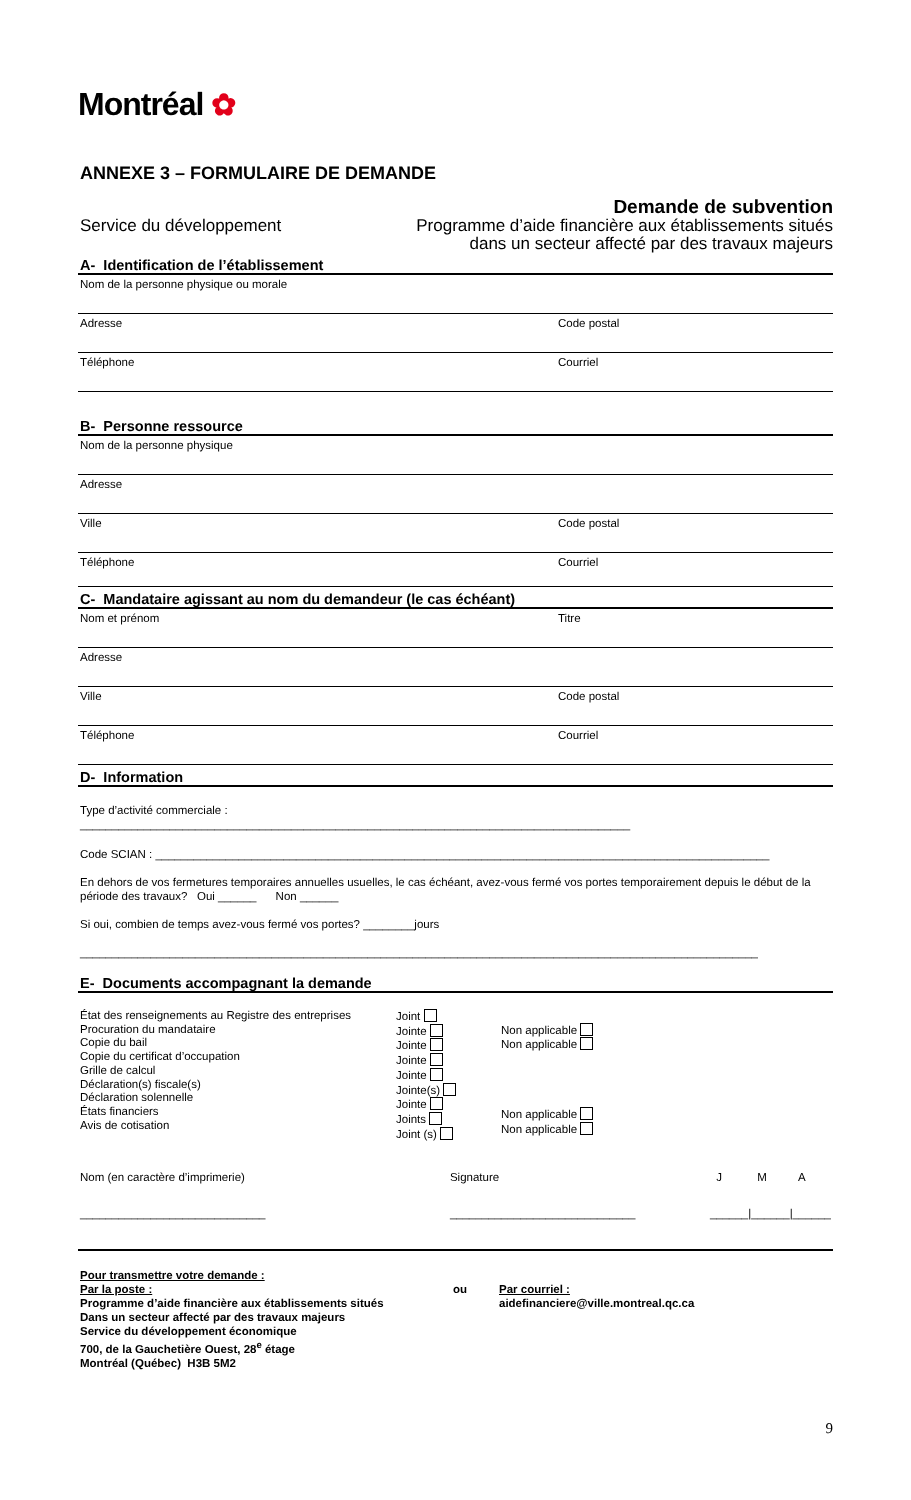Montréal ✿
ANNEXE 3 – FORMULAIRE DE DEMANDE
Service du développement
Demande de subvention
Programme d’aide financière aux établissements situés
dans un secteur affecté par des travaux majeurs
A- Identification de l’établissement
Nom de la personne physique ou morale
Adresse Code postal
Téléphone Courriel
B- Personne ressource
Nom de la personne physique
Adresse
Ville Code postal
Téléphone Courriel
C- Mandataire agissant au nom du demandeur (le cas échéant)
Nom et prénom Titre
Adresse
Ville Code postal
Téléphone Courriel
D- Information
Type d’activité commerciale :
______________________________________________________________________________________
Code SCIAN : ________________________________________________________________________________________________
En dehors de vos fermetures temporaires annuelles usuelles, le cas échéant, avez-vous fermé vos portes temporairement depuis le début de la période des travaux? Oui ______ Non ______
Si oui, combien de temps avez-vous fermé vos portes? ________jours
__________________________________________________________________________________________________________
E- Documents accompagnant la demande
État des renseignements au Registre des entreprises
Procuration du mandataire
Copie du bail
Copie du certificat d’occupation
Grille de calcul
Déclaration(s) fiscale(s)
Déclaration solennelle
États financiers
Avis de cotisation
Joint
Jointe
Jointe
Jointe
Jointe
Jointe(s)
Jointe
Joints
Joint (s)
Non applicable
Non applicable
Non applicable
Non applicable
Nom (en caractère d’imprimerie)
_____________________________
Signature
_____________________________
J M A
______|______|______
Pour transmettre votre demande :
Par la poste :
Programme d’aide financière aux établissements situés
Dans un secteur affecté par des travaux majeurs
Service du développement économique
700, de la Gauchetière Ouest, 28<sup>e</sup> étage
Montréal (Québec) H3B 5M2
ou
Par courriel :
aidefinanciere@ville.montreal.qc.ca
9